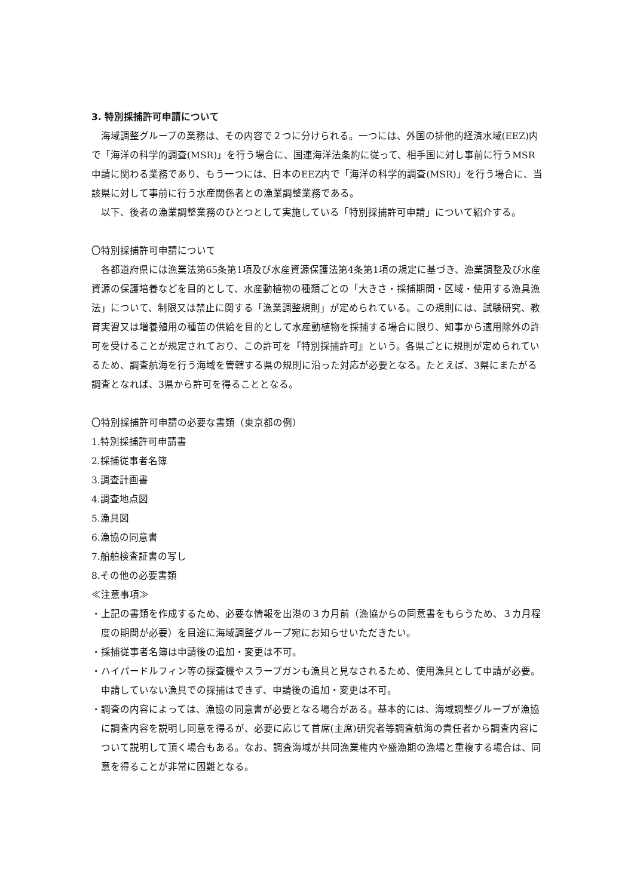3. 特別採捕許可申請について
海域調整グループの業務は、その内容で２つに分けられる。一つには、外国の排他的経済水域(EEZ)内で「海洋の科学的調査(MSR)」を行う場合に、国連海洋法条約に従って、相手国に対し事前に行うMSR申請に関わる業務であり、もう一つには、日本のEEZ内で「海洋の科学的調査(MSR)」を行う場合に、当該県に対して事前に行う水産関係者との漁業調整業務である。
以下、後者の漁業調整業務のひとつとして実施している「特別採捕許可申請」について紹介する。
〇特別採捕許可申請について
各都道府県には漁業法第65条第1項及び水産資源保護法第4条第1項の規定に基づき、漁業調整及び水産資源の保護培養などを目的として、水産動植物の種類ごとの「大きさ・採捕期間・区域・使用する漁具漁法」について、制限又は禁止に関する「漁業調整規則」が定められている。この規則には、試験研究、教育実習又は増養殖用の種苗の供給を目的として水産動植物を採捕する場合に限り、知事から適用除外の許可を受けることが規定されており、この許可を『特別採捕許可』という。各県ごとに規則が定められているため、調査航海を行う海域を管轄する県の規則に沿った対応が必要となる。たとえば、3県にまたがる調査となれば、3県から許可を得ることとなる。
〇特別採捕許可申請の必要な書類（東京都の例）
1.特別採捕許可申請書
2.採捕従事者名簿
3.調査計画書
4.調査地点図
5.漁具図
6.漁協の同意書
7.船舶検査証書の写し
8.その他の必要書類
≪注意事項≫
・上記の書類を作成するため、必要な情報を出港の３カ月前（漁協からの同意書をもらうため、３カ月程度の期間が必要）を目途に海域調整グループ宛にお知らせいただきたい。
・採捕従事者名簿は申請後の追加・変更は不可。
・ハイパードルフィン等の探査機やスラープガンも漁具と見なされるため、使用漁具として申請が必要。申請していない漁具での採捕はできず、申請後の追加・変更は不可。
・調査の内容によっては、漁協の同意書が必要となる場合がある。基本的には、海域調整グループが漁協に調査内容を説明し同意を得るが、必要に応じて首席(主席)研究者等調査航海の責任者から調査内容について説明して頂く場合もある。なお、調査海域が共同漁業権内や盛漁期の漁場と重複する場合は、同意を得ることが非常に困難となる。